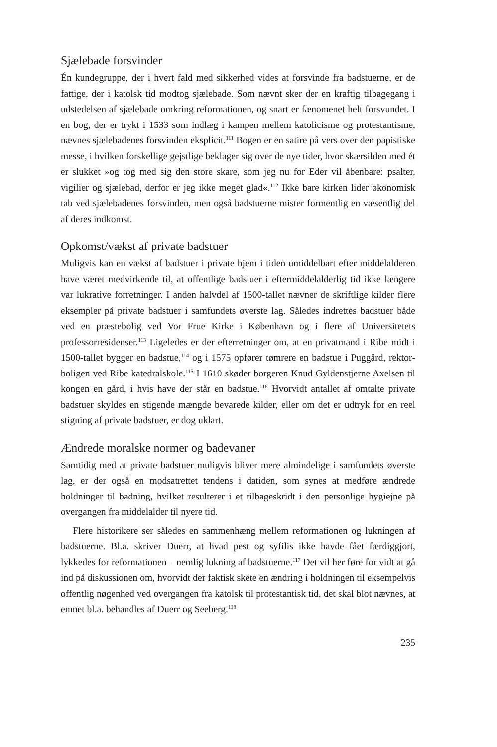Sjælebade forsvinder
Én kundegruppe, der i hvert fald med sikkerhed vides at forsvinde fra badstu­erne, er de fattige, der i katolsk tid modtog sjælebade. Som nævnt sker der en kraftig tilbagegang i udstedelsen af sjælebade omkring reformationen, og snart er fænomenet helt forsvundet. I en bog, der er trykt i 1533 som indlæg i kam­pen mellem katolicisme og protestantisme, nævnes sjælebadenes forsvinden eksplicit.<sup>111</sup> Bogen er en satire på vers over den papistiske messe, i hvilken for­skellige gejstlige beklager sig over de nye tider, hvor skærsilden med ét er sluk­ket »og tog med sig den store skare, som jeg nu for Eder vil åbenbare: psalter, vigilier og sjælebad, derfor er jeg ikke meget glad«.<sup>112</sup> Ikke bare kirken lider økonomisk tab ved sjælebadenes forsvinden, men også badstuerne mister for­mentlig en væsentlig del af deres indkomst.
Opkomst/vækst af private badstuer
Muligvis kan en vækst af badstuer i private hjem i tiden umiddelbart efter middelalderen have været medvirkende til, at offentlige badstuer i eftermid­delalderlig tid ikke længere var lukrative forretninger. I anden halvdel af 1500-tallet nævner de skriftlige kilder flere eksempler på private badstuer i samfundets øverste lag. Således indrettes badstuer både ved en præstebolig ved Vor Frue Kirke i København og i flere af Universitetets professorresidenser.<sup>113</sup> Ligeledes er der efterretninger om, at en privatmand i Ribe midt i 1500-tallet bygger en badstue,<sup>114</sup> og i 1575 opfører tømrere en badstue i Puggård, rektor­boligen ved Ribe katedralskole.<sup>115</sup> I 1610 skøder borgeren Knud Gyldenstjerne Axelsen til kongen en gård, i hvis have der står en badstue.<sup>116</sup> Hvorvidt antallet af omtalte private badstuer skyldes en stigende mængde bevarede kilder, eller om det er udtryk for en reel stigning af private badstuer, er dog uklart.
Ændrede moralske normer og badevaner
Samtidig med at private badstuer muligvis bliver mere almindelige i samfun­dets øverste lag, er der også en modsatrettet tendens i datiden, som synes at medføre ændrede holdninger til badning, hvilket resulterer i et tilbageskridt i den personlige hygiejne på overgangen fra middelalder til nyere tid.
Flere historikere ser således en sammenhæng mellem reformationen og lukningen af badstuerne. Bl.a. skriver Duerr, at hvad pest og syfilis ikke havde fået færdiggjort, lykkedes for reformationen – nemlig lukning af badstuerne.<sup>117</sup> Det vil her føre for vidt at gå ind på diskussionen om, hvorvidt der faktisk skete en ændring i holdningen til eksempelvis offentlig nøgenhed ved over­gangen fra katolsk til protestantisk tid, det skal blot nævnes, at emnet bl.a. behandles af Duerr og Seeberg.<sup>118</sup>
235